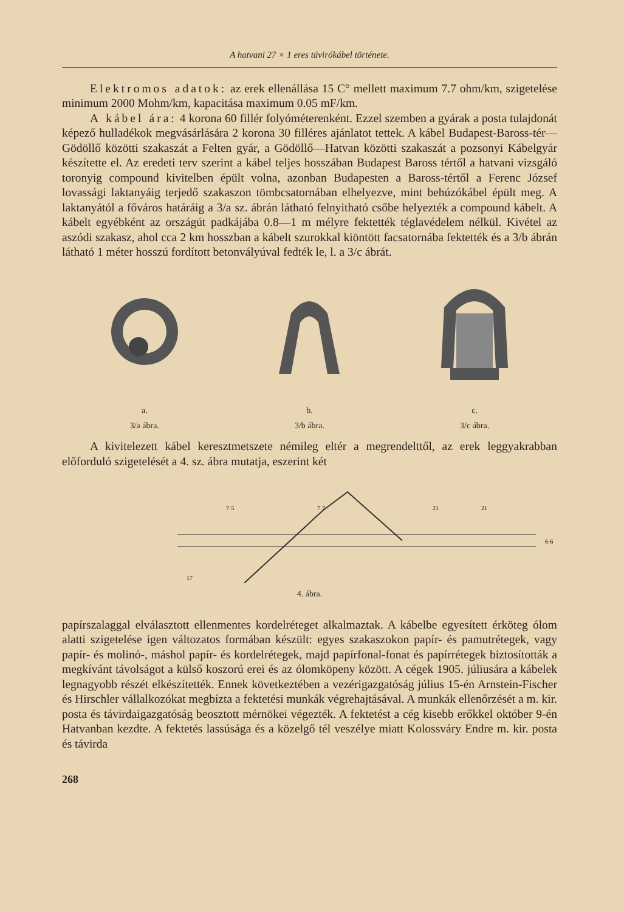A hatvani 27 × 1 eres távirókábel története.
Elektromos adatok: az erek ellenállása 15 C° mellett maximum 7.7 ohm/km, szigetelése minimum 2000 Mohm/km, kapacitása maximum 0.05 mF/km.
A kábel ára: 4 korona 60 fillér folyóméterenként. Ezzel szemben a gyárak a posta tulajdonát képező hulladékok megvásárlására 2 korona 30 filléres ajánlatot tettek. A kábel Budapest-Baross-tér—Gödöllő közötti szakaszát a Felten gyár, a Gödöllő—Hatvan közötti szakaszát a pozsonyi Kábelgyár készítette el. Az eredeti terv szerint a kábel teljes hosszában Budapest Baross tértől a hatvani vizsgáló toronyig compound kivitelben épült volna, azonban Budapesten a Baross-tértől a Ferenc József lovassági laktanyáig terjedő szakaszon tömbcsatornában elhelyezve, mint behúzókábel épült meg. A laktanyától a főváros határáig a 3/a sz. ábrán látható felnyitható csőbe helyezték a compound kábelt. A kábelt egyébként az országút padkájába 0.8—1 m mélyre fektették téglavédelem nélkül. Kivétel az aszódi szakasz, ahol cca 2 km hosszban a kábelt szurokkal kiöntött facsatornába fektették és a 3/b ábrán látható 1 méter hosszú fordított betonvályúval fedték le, l. a 3/c ábrát.
a.
3/a ábra.
b.
3/b ábra.
c.
3/c ábra.
A kivitelezett kábel keresztmetszete némileg eltér a megrendelttől, az erek leggyakrabban előforduló szigetelését a 4. sz. ábra mutatja, eszerint két
7·5
7·7
21
21
6·6
17
4. ábra.
papírszalaggal elválasztott ellenmentes kordelréteget alkalmaztak. A kábelbe egyesített érköteg ólom alatti szigetelése igen változatos formában készült: egyes szakaszokon papír- és pamutrétegek, vagy papír- és molinó-, máshol papír- és kordelrétegek, majd papírfonal-fonat és papírrétegek biztosították a megkívánt távolságot a külső koszorú erei és az ólomköpeny között. A cégek 1905. júliusára a kábelek legnagyobb részét elkészítették. Ennek következtében a vezérigazgatóság július 15-én Arnstein-Fischer és Hirschler vállalkozókat megbízta a fektetési munkák végrehajtásával. A munkák ellenőrzését a m. kir. posta és távirdaigazgatóság beosztott mérnökei végezték. A fektetést a cég kisebb erőkkel október 9-én Hatvanban kezdte. A fektetés lassúsága és a közelgő tél veszélye miatt Kolossváry Endre m. kir. posta és távirda
268